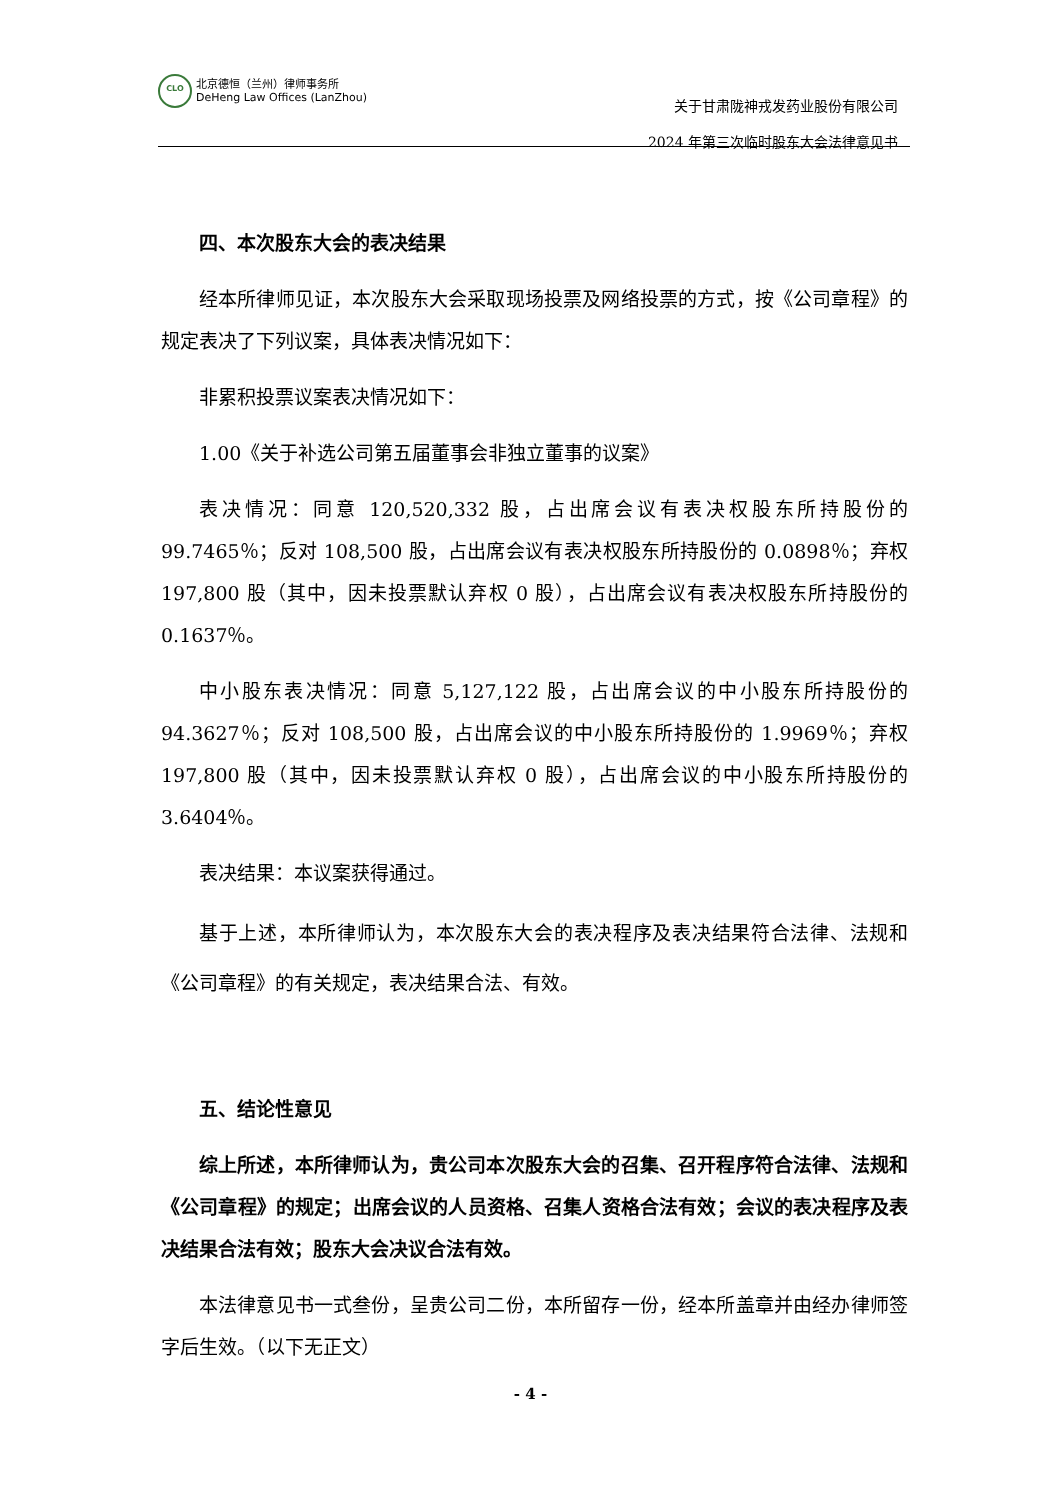CLO
北京德恒（兰州）律师事务所
DeHeng Law Offices (LanZhou)
关于甘肃陇神戎发药业股份有限公司
2024 年第三次临时股东大会法律意见书
四、本次股东大会的表决结果
经本所律师见证，本次股东大会采取现场投票及网络投票的方式，按《公司章程》的规定表决了下列议案，具体表决情况如下：
非累积投票议案表决情况如下：
1.00《关于补选公司第五届董事会非独立董事的议案》
表决情况：同意 120,520,332 股，占出席会议有表决权股东所持股份的 99.7465％；反对 108,500 股，占出席会议有表决权股东所持股份的 0.0898％；弃权 197,800 股（其中，因未投票默认弃权 0 股），占出席会议有表决权股东所持股份的 0.1637％。
中小股东表决情况：同意 5,127,122 股，占出席会议的中小股东所持股份的 94.3627％；反对 108,500 股，占出席会议的中小股东所持股份的 1.9969％；弃权 197,800 股（其中，因未投票默认弃权 0 股），占出席会议的中小股东所持股份的 3.6404％。
表决结果：本议案获得通过。
基于上述，本所律师认为，本次股东大会的表决程序及表决结果符合法律、法规和《公司章程》的有关规定，表决结果合法、有效。
五、结论性意见
综上所述，本所律师认为，贵公司本次股东大会的召集、召开程序符合法律、法规和《公司章程》的规定；出席会议的人员资格、召集人资格合法有效；会议的表决程序及表决结果合法有效；股东大会决议合法有效。
本法律意见书一式叁份，呈贵公司二份，本所留存一份，经本所盖章并由经办律师签字后生效。（以下无正文）
- 4 -